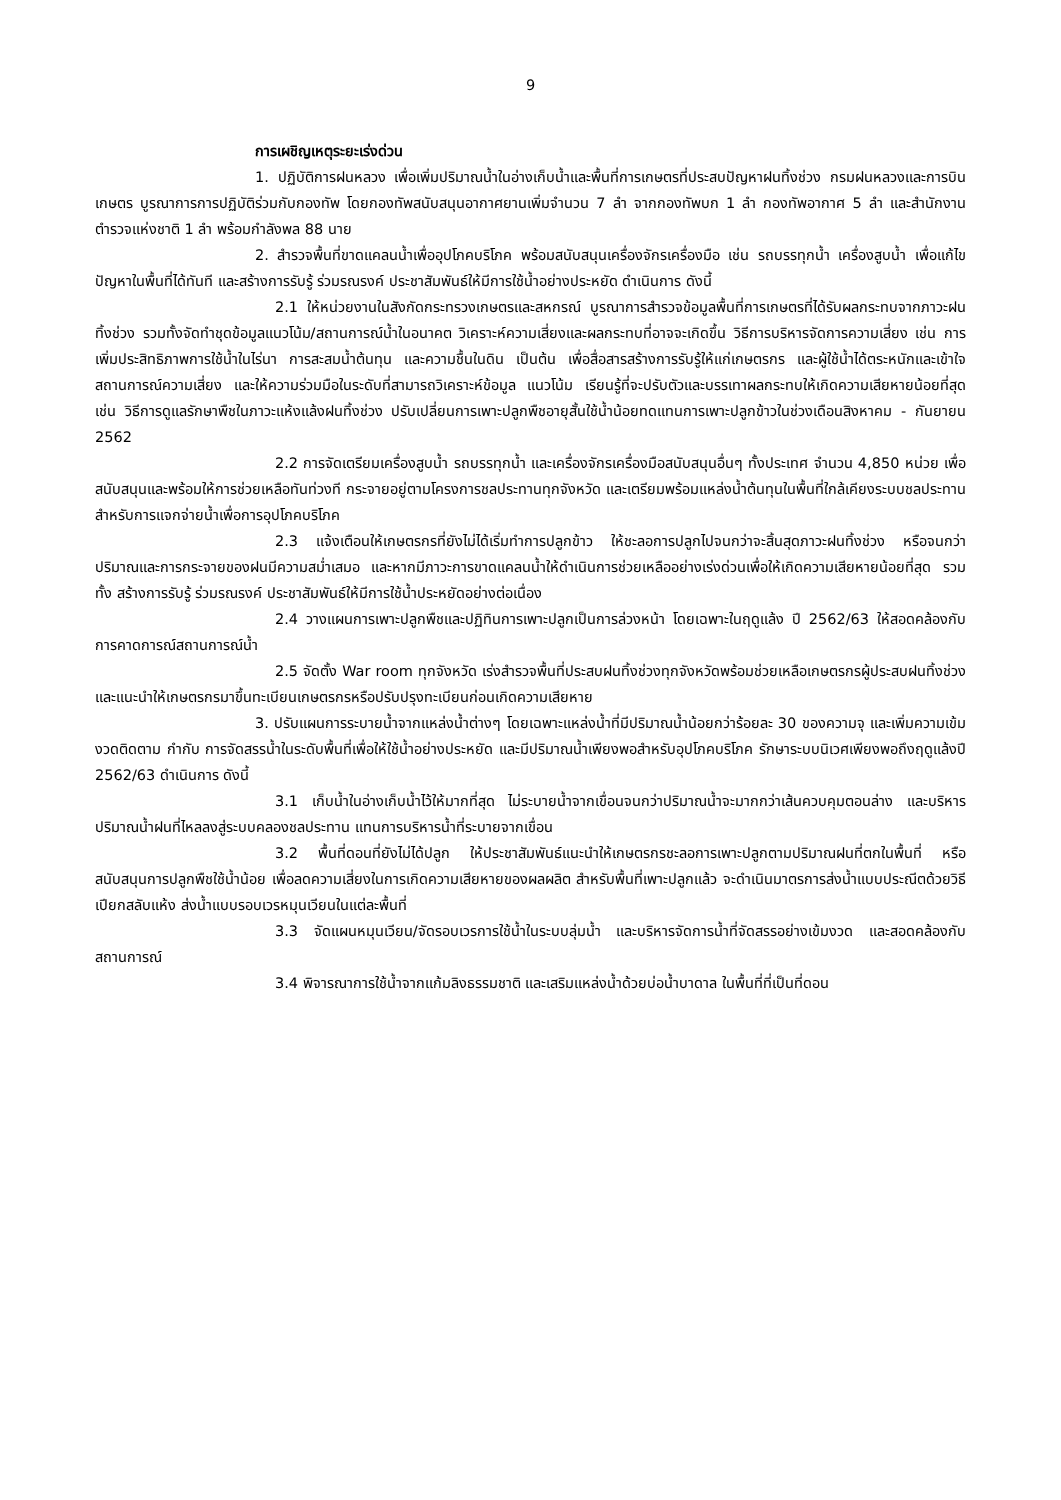9
การเผชิญเหตุระยะเร่งด่วน
1. ปฏิบัติการฝนหลวง เพื่อเพิ่มปริมาณน้ำในอ่างเก็บน้ำและพื้นที่การเกษตรที่ประสบปัญหาฝนทิ้งช่วง กรมฝนหลวงและการบินเกษตร บูรณาการการปฏิบัติร่วมกับกองทัพ โดยกองทัพสนับสนุนอากาศยานเพิ่มจำนวน 7 ลำ จากกองทัพบก 1 ลำ กองทัพอากาศ 5 ลำ และสำนักงานตำรวจแห่งชาติ 1 ลำ พร้อมกำลังพล 88 นาย
2. สำรวจพื้นที่ขาดแคลนน้ำเพื่ออุปโภคบริโภค พร้อมสนับสนุนเครื่องจักรเครื่องมือ เช่น รถบรรทุกน้ำ เครื่องสูบน้ำ เพื่อแก้ไขปัญหาในพื้นที่ได้ทันที และสร้างการรับรู้ ร่วมรณรงค์ ประชาสัมพันธ์ให้มีการใช้น้ำอย่างประหยัด ดำเนินการ ดังนี้
2.1 ให้หน่วยงานในสังกัดกระทรวงเกษตรและสหกรณ์ บูรณาการสำรวจข้อมูลพื้นที่การเกษตรที่ได้รับผลกระทบจากภาวะฝนทิ้งช่วง รวมทั้งจัดทำชุดข้อมูลแนวโน้ม/สถานการณ์น้ำในอนาคต วิเคราะห์ความเสี่ยงและผลกระทบที่อาจจะเกิดขึ้น วิธีการบริหารจัดการความเสี่ยง เช่น การเพิ่มประสิทธิภาพการใช้น้ำในไร่นา การสะสมน้ำต้นทุน และความชื้นในดิน เป็นต้น เพื่อสื่อสารสร้างการรับรู้ให้แก่เกษตรกร และผู้ใช้น้ำได้ตระหนักและเข้าใจสถานการณ์ความเสี่ยง และให้ความร่วมมือในระดับที่สามารถวิเคราะห์ข้อมูล แนวโน้ม เรียนรู้ที่จะปรับตัวและบรรเทาผลกระทบให้เกิดความเสียหายน้อยที่สุด เช่น วิธีการดูแลรักษาพืชในภาวะแห้งแล้งฝนทิ้งช่วง ปรับเปลี่ยนการเพาะปลูกพืชอายุสั้นใช้น้ำน้อยทดแทนการเพาะปลูกข้าวในช่วงเดือนสิงหาคม - กันยายน 2562
2.2 การจัดเตรียมเครื่องสูบน้ำ รถบรรทุกน้ำ และเครื่องจักรเครื่องมือสนับสนุนอื่นๆ ทั้งประเทศ จำนวน 4,850 หน่วย เพื่อสนับสนุนและพร้อมให้การช่วยเหลือทันท่วงที กระจายอยู่ตามโครงการชลประทานทุกจังหวัด และเตรียมพร้อมแหล่งน้ำต้นทุนในพื้นที่ใกล้เคียงระบบชลประทาน สำหรับการแจกจ่ายน้ำเพื่อการอุปโภคบริโภค
2.3 แจ้งเตือนให้เกษตรกรที่ยังไม่ได้เริ่มทำการปลูกข้าว ให้ชะลอการปลูกไปจนกว่าจะสิ้นสุดภาวะฝนทิ้งช่วง หรือจนกว่าปริมาณและการกระจายของฝนมีความสม่ำเสมอ และหากมีภาวะการขาดแคลนน้ำให้ดำเนินการช่วยเหลืออย่างเร่งด่วนเพื่อให้เกิดความเสียหายน้อยที่สุด รวมทั้ง สร้างการรับรู้ ร่วมรณรงค์ ประชาสัมพันธ์ให้มีการใช้น้ำประหยัดอย่างต่อเนื่อง
2.4 วางแผนการเพาะปลูกพืชและปฏิทินการเพาะปลูกเป็นการล่วงหน้า โดยเฉพาะในฤดูแล้ง ปี 2562/63 ให้สอดคล้องกับการคาดการณ์สถานการณ์น้ำ
2.5 จัดตั้ง War room ทุกจังหวัด เร่งสำรวจพื้นที่ประสบฝนทิ้งช่วงทุกจังหวัดพร้อมช่วยเหลือเกษตรกรผู้ประสบฝนทิ้งช่วง และแนะนำให้เกษตรกรมาขึ้นทะเบียนเกษตรกรหรือปรับปรุงทะเบียนก่อนเกิดความเสียหาย
3. ปรับแผนการระบายน้ำจากแหล่งน้ำต่างๆ โดยเฉพาะแหล่งน้ำที่มีปริมาณน้ำน้อยกว่าร้อยละ 30 ของความจุ และเพิ่มความเข้มงวดติดตาม กำกับ การจัดสรรน้ำในระดับพื้นที่เพื่อให้ใช้น้ำอย่างประหยัด และมีปริมาณน้ำเพียงพอสำหรับอุปโภคบริโภค รักษาระบบนิเวศเพียงพอถึงฤดูแล้งปี 2562/63 ดำเนินการ ดังนี้
3.1 เก็บน้ำในอ่างเก็บน้ำไว้ให้มากที่สุด ไม่ระบายน้ำจากเขื่อนจนกว่าปริมาณน้ำจะมากกว่าเส้นควบคุมตอนล่าง และบริหารปริมาณน้ำฝนที่ไหลลงสู่ระบบคลองชลประทาน แทนการบริหารน้ำที่ระบายจากเขื่อน
3.2 พื้นที่ดอนที่ยังไม่ได้ปลูก ให้ประชาสัมพันธ์แนะนำให้เกษตรกรชะลอการเพาะปลูกตามปริมาณฝนที่ตกในพื้นที่ หรือสนับสนุนการปลูกพืชใช้น้ำน้อย เพื่อลดความเสี่ยงในการเกิดความเสียหายของผลผลิต สำหรับพื้นที่เพาะปลูกแล้ว จะดำเนินมาตรการส่งน้ำแบบประณีตด้วยวิธีเปียกสลับแห้ง ส่งน้ำแบบรอบเวรหมุนเวียนในแต่ละพื้นที่
3.3 จัดแผนหมุนเวียน/จัดรอบเวรการใช้น้ำในระบบลุ่มน้ำ และบริหารจัดการน้ำที่จัดสรรอย่างเข้มงวด และสอดคล้องกับสถานการณ์
3.4 พิจารณาการใช้น้ำจากแก้มลิงธรรมชาติ และเสริมแหล่งน้ำด้วยบ่อน้ำบาดาล ในพื้นที่ที่เป็นที่ดอน